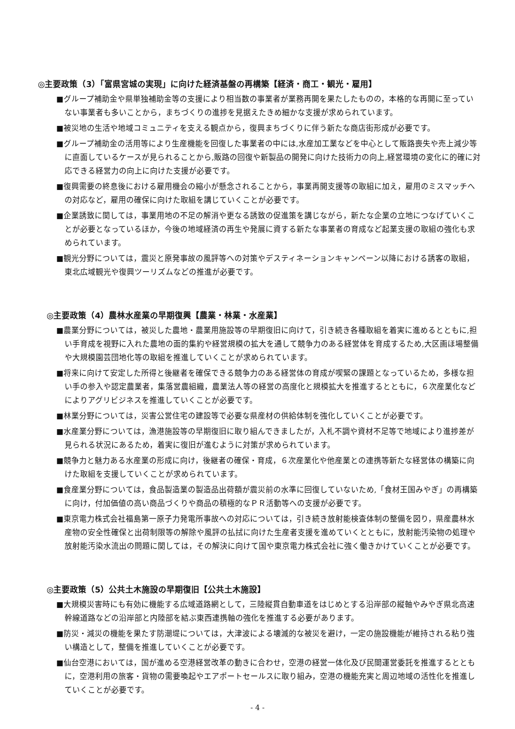◎主要政策（3）「富県宮城の実現」に向けた経済基盤の再構築【経済・商工・観光・雇用】
■グループ補助金や県単独補助金等の支援により相当数の事業者が業務再開を果たしたものの，本格的な再開に至っていない事業者も多いことから，まちづくりの進捗を見据えたきめ細かな支援が求められています。
■被災地の生活や地域コミュニティを支える観点から，復興まちづくりに伴う新たな商店街形成が必要です。
■グループ補助金の活用等により生産機能を回復した事業者の中には,水産加工業などを中心として販路喪失や売上減少等に直面しているケースが見られることから,販路の回復や新製品の開発に向けた技術力の向上,経営環境の変化に的確に対応できる経営力の向上に向けた支援が必要です。
■復興需要の終息後における雇用機会の縮小が懸念されることから，事業再開支援等の取組に加え，雇用のミスマッチへの対応など，雇用の確保に向けた取組を講じていくことが必要です。
■企業誘致に関しては，事業用地の不足の解消や更なる誘致の促進策を講じながら，新たな企業の立地につなげていくことが必要となっているほか，今後の地域経済の再生や発展に資する新たな事業者の育成など起業支援の取組の強化も求められています。
■観光分野については，震災と原発事故の風評等への対策やデスティネーションキャンペーン以降における誘客の取組，東北広域観光や復興ツーリズムなどの推進が必要です。
◎主要政策（4）農林水産業の早期復興【農業・林業・水産業】
■農業分野については，被災した農地・農業用施設等の早期復旧に向けて，引き続き各種取組を着実に進めるとともに,担い手育成を視野に入れた農地の面的集約や経営規模の拡大を通して競争力のある経営体を育成するため,大区画ほ場整備や大規模園芸団地化等の取組を推進していくことが求められています。
■将来に向けて安定した所得と後継者を確保できる競争力のある経営体の育成が喫緊の課題となっているため，多様な担い手の参入や認定農業者，集落営農組織，農業法人等の経営の高度化と規模拡大を推進するとともに，６次産業化などによりアグリビジネスを推進していくことが必要です。
■林業分野については，災害公営住宅の建設等で必要な県産材の供給体制を強化していくことが必要です。
■水産業分野については，漁港施設等の早期復旧に取り組んできましたが，入札不調や資材不足等で地域により進捗差が見られる状況にあるため，着実に復旧が進むように対策が求められています。
■競争力と魅力ある水産業の形成に向け，後継者の確保・育成，６次産業化や他産業との連携等新たな経営体の構築に向けた取組を支援していくことが求められています。
■食産業分野については，食品製造業の製造品出荷額が震災前の水準に回復していないため,「食材王国みやぎ」の再構築に向け，付加価値の高い商品づくりや商品の積極的なＰＲ活動等への支援が必要です。
■東京電力株式会社福島第一原子力発電所事故への対応については，引き続き放射能検査体制の整備を図り，県産農林水産物の安全性確保と出荷制限等の解除や風評の払拭に向けた生産者支援を進めていくとともに，放射能汚染物の処理や放射能汚染水流出の問題に関しては，その解決に向けて国や東京電力株式会社に強く働きかけていくことが必要です。
◎主要政策（5）公共土木施設の早期復旧【公共土木施設】
■大規模災害時にも有効に機能する広域道路網として，三陸縦貫自動車道をはじめとする沿岸部の縦軸やみやぎ県北高速幹線道路などの沿岸部と内陸部を結ぶ東西連携軸の強化を推進する必要があります。
■防災・減災の機能を果たす防潮堤については，大津波による壊滅的な被災を避け，一定の施設機能が維持される粘り強い構造として，整備を推進していくことが必要です。
■仙台空港においては，国が進める空港経営改革の動きに合わせ，空港の経営一体化及び民間運営委託を推進するとともに，空港利用の旅客・貨物の需要喚起やエアポートセールスに取り組み，空港の機能充実と周辺地域の活性化を推進していくことが必要です。
- 4 -